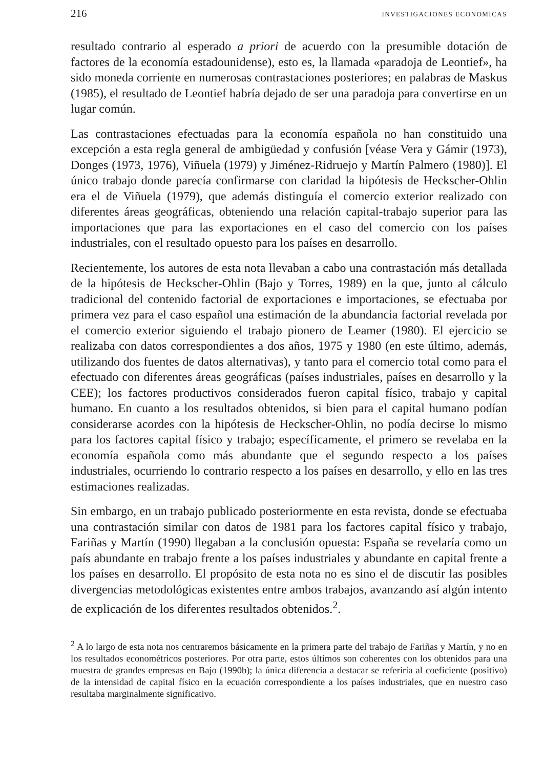216 INVESTIGACIONES ECONOMICAS
resultado contrario al esperado a priori de acuerdo con la presumible dotación de factores de la economía estadounidense), esto es, la llamada «paradoja de Leontief», ha sido moneda corriente en numerosas contrastaciones posteriores; en palabras de Maskus (1985), el resultado de Leontief habría dejado de ser una paradoja para convertirse en un lugar común.
Las contrastaciones efectuadas para la economía española no han constituido una excepción a esta regla general de ambigüedad y confusión [véase Vera y Gámir (1973), Donges (1973, 1976), Viñuela (1979) y Jiménez-Ridruejo y Martín Palmero (1980)]. El único trabajo donde parecía confirmarse con claridad la hipótesis de Heckscher-Ohlin era el de Viñuela (1979), que además distinguía el comercio exterior realizado con diferentes áreas geográficas, obteniendo una relación capital-trabajo superior para las importaciones que para las exportaciones en el caso del comercio con los países industriales, con el resultado opuesto para los países en desarrollo.
Recientemente, los autores de esta nota llevaban a cabo una contrastación más detallada de la hipótesis de Heckscher-Ohlin (Bajo y Torres, 1989) en la que, junto al cálculo tradicional del contenido factorial de exportaciones e importaciones, se efectuaba por primera vez para el caso español una estimación de la abundancia factorial revelada por el comercio exterior siguiendo el trabajo pionero de Leamer (1980). El ejercicio se realizaba con datos correspondientes a dos años, 1975 y 1980 (en este último, además, utilizando dos fuentes de datos alternativas), y tanto para el comercio total como para el efectuado con diferentes áreas geográficas (países industriales, países en desarrollo y la CEE); los factores productivos considerados fueron capital físico, trabajo y capital humano. En cuanto a los resultados obtenidos, si bien para el capital humano podían considerarse acordes con la hipótesis de Heckscher-Ohlin, no podía decirse lo mismo para los factores capital físico y trabajo; específicamente, el primero se revelaba en la economía española como más abundante que el segundo respecto a los países industriales, ocurriendo lo contrario respecto a los países en desarrollo, y ello en las tres estimaciones realizadas.
Sin embargo, en un trabajo publicado posteriormente en esta revista, donde se efectuaba una contrastación similar con datos de 1981 para los factores capital físico y trabajo, Fariñas y Martín (1990) llegaban a la conclusión opuesta: España se revelaría como un país abundante en trabajo frente a los países industriales y abundante en capital frente a los países en desarrollo. El propósito de esta nota no es sino el de discutir las posibles divergencias metodológicas existentes entre ambos trabajos, avanzando así algún intento de explicación de los diferentes resultados obtenidos.<sup>2</sup>.
<sup>2</sup> A lo largo de esta nota nos centraremos básicamente en la primera parte del trabajo de Fariñas y Martín, y no en los resultados econométricos posteriores. Por otra parte, estos últimos son coherentes con los obtenidos para una muestra de grandes empresas en Bajo (1990b); la única diferencia a destacar se referiría al coeficiente (positivo) de la intensidad de capital físico en la ecuación correspondiente a los países industriales, que en nuestro caso resultaba marginalmente significativo.